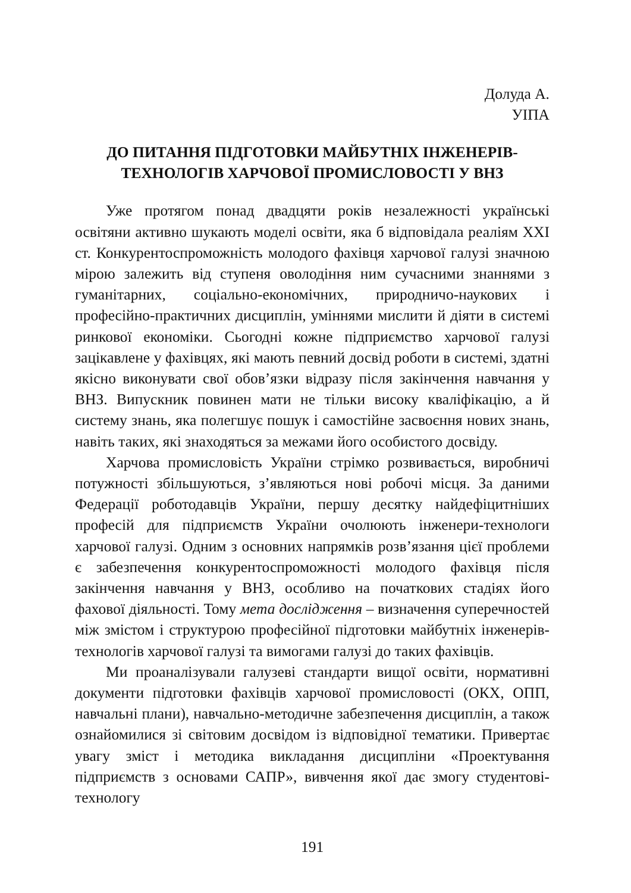Долуда А.
УІПА
ДО ПИТАННЯ ПІДГОТОВКИ МАЙБУТНІХ ІНЖЕНЕРІВ-
ТЕХНОЛОГІВ ХАРЧОВОЇ ПРОМИСЛОВОСТІ У ВНЗ
Уже протягом понад двадцяти років незалежності українські освітяни активно шукають моделі освіти, яка б відповідала реаліям XXI ст. Конкурентоспроможність молодого фахівця харчової галузі значною мірою залежить від ступеня оволодіння ним сучасними знаннями з гуманітарних, соціально-економічних, природничо-наукових і професійно-практичних дисциплін, уміннями мислити й діяти в системі ринкової економіки. Сьогодні кожне підприємство харчової галузі зацікавлене у фахівцях, які мають певний досвід роботи в системі, здатні якісно виконувати свої обов’язки відразу після закінчення навчання у ВНЗ. Випускник повинен мати не тільки високу кваліфікацію, а й систему знань, яка полегшує пошук і самостійне засвоєння нових знань, навіть таких, які знаходяться за межами його особистого досвіду.
Харчова промисловість України стрімко розвивається, виробничі потужності збільшуються, з’являються нові робочі місця. За даними Федерації роботодавців України, першу десятку найдефіцитніших професій для підприємств України очолюють інженери-технологи харчової галузі. Одним з основних напрямків розв’язання цієї проблеми є забезпечення конкурентоспроможності молодого фахівця після закінчення навчання у ВНЗ, особливо на початкових стадіях його фахової діяльності. Тому мета дослідження – визначення суперечностей між змістом і структурою професійної підготовки майбутніх інженерів-технологів харчової галузі та вимогами галузі до таких фахівців.
Ми проаналізували галузеві стандарти вищої освіти, нормативні документи підготовки фахівців харчової промисловості (ОКХ, ОПП, навчальні плани), навчально-методичне забезпечення дисциплін, а також ознайомилися зі світовим досвідом із відповідної тематики. Привертає увагу зміст і методика викладання дисципліни «Проектування підприємств з основами САПР», вивчення якої дає змогу студентові-технологу
191